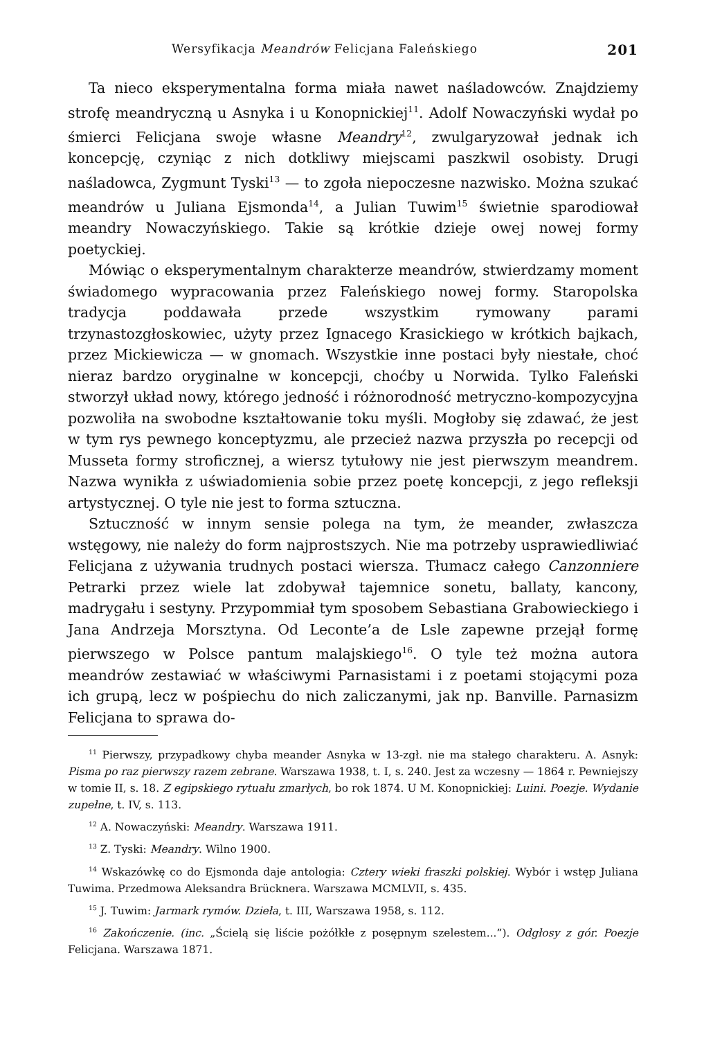Wersyfikacja Meandrów Felicjana Faleńskiego 201
Ta nieco eksperymentalna forma miała nawet naśladowców. Znajdziemy strofę meandryczną u Asnyka i u Konopnickiej<sup>11</sup>. Adolf Nowaczyński wydał po śmierci Felicjana swoje własne Meandry<sup>12</sup>, zwulgaryzował jednak ich koncepcję, czyniąc z nich dotkliwy miejscami paszkwil osobisty. Drugi naśladowca, Zygmunt Tyski<sup>13</sup> — to zgoła niepoczesne nazwisko. Można szukać meandrów u Juliana Ejsmonda<sup>14</sup>, a Julian Tuwim<sup>15</sup> świetnie sparodiował meandry Nowaczyńskiego. Takie są krótkie dzieje owej nowej formy poetyckiej.
Mówiąc o eksperymentalnym charakterze meandrów, stwierdzamy moment świadomego wypracowania przez Faleńskiego nowej formy. Staropolska tradycja poddawała przede wszystkim rymowany parami trzynastozgłoskowiec, użyty przez Ignacego Krasickiego w krótkich bajkach, przez Mickiewicza — w gnomach. Wszystkie inne postaci były niestałe, choć nieraz bardzo oryginalne w koncepcji, choćby u Norwida. Tylko Faleński stworzył układ nowy, którego jedność i różnorodność metryczno-kompozycyjna pozwoliła na swobodne kształtowanie toku myśli. Mogłoby się zdawać, że jest w tym rys pewnego konceptyzmu, ale przecież nazwa przyszła po recepcji od Musseta formy stroficznej, a wiersz tytułowy nie jest pierwszym meandrem. Nazwa wynikła z uświadomienia sobie przez poetę koncepcji, z jego refleksji artystycznej. O tyle nie jest to forma sztuczna.
Sztuczność w innym sensie polega na tym, że meander, zwłaszcza wstęgowy, nie należy do form najprostszych. Nie ma potrzeby usprawiedliwiać Felicjana z używania trudnych postaci wiersza. Tłumacz całego Canzonniere Petrarki przez wiele lat zdobywał tajemnice sonetu, ballaty, kancony, madrygału i sestyny. Przypommiał tym sposobem Sebastiana Grabowieckiego i Jana Andrzeja Morsztyna. Od Leconte’a de Lsle zapewne przejął formę pierwszego w Polsce pantum malajskiego<sup>16</sup>. O tyle też można autora meandrów zestawiać w właściwymi Parnasistami i z poetami stojącymi poza ich grupą, lecz w pośpiechu do nich zaliczanymi, jak np. Banville. Parnasizm Felicjana to sprawa do-
<sup>11</sup> Pierwszy, przypadkowy chyba meander Asnyka w 13-zgł. nie ma stałego charakteru. A. Asnyk: Pisma po raz pierwszy razem zebrane. Warszawa 1938, t. I, s. 240. Jest za wczesny — 1864 r. Pewniejszy w tomie II, s. 18. Z egipskiego rytuału zmarłych, bo rok 1874. U M. Konopnickiej: Luini. Poezje. Wydanie zupełne, t. IV, s. 113.
<sup>12</sup> A. Nowaczyński: Meandry. Warszawa 1911.
<sup>13</sup> Z. Tyski: Meandry. Wilno 1900.
<sup>14</sup> Wskazówkę co do Ejsmonda daje antologia: Cztery wieki fraszki polskiej. Wybór i wstęp Juliana Tuwima. Przedmowa Aleksandra Brücknera. Warszawa MCMLVII, s. 435.
<sup>15</sup> J. Tuwim: Jarmark rymów. Dzieła, t. III, Warszawa 1958, s. 112.
<sup>16</sup> Zakończenie. (inc. „Ścielą się liście pożółkłe z posępnym szelestem...”). Odgłosy z gór. Poezje Felicjana. Warszawa 1871.